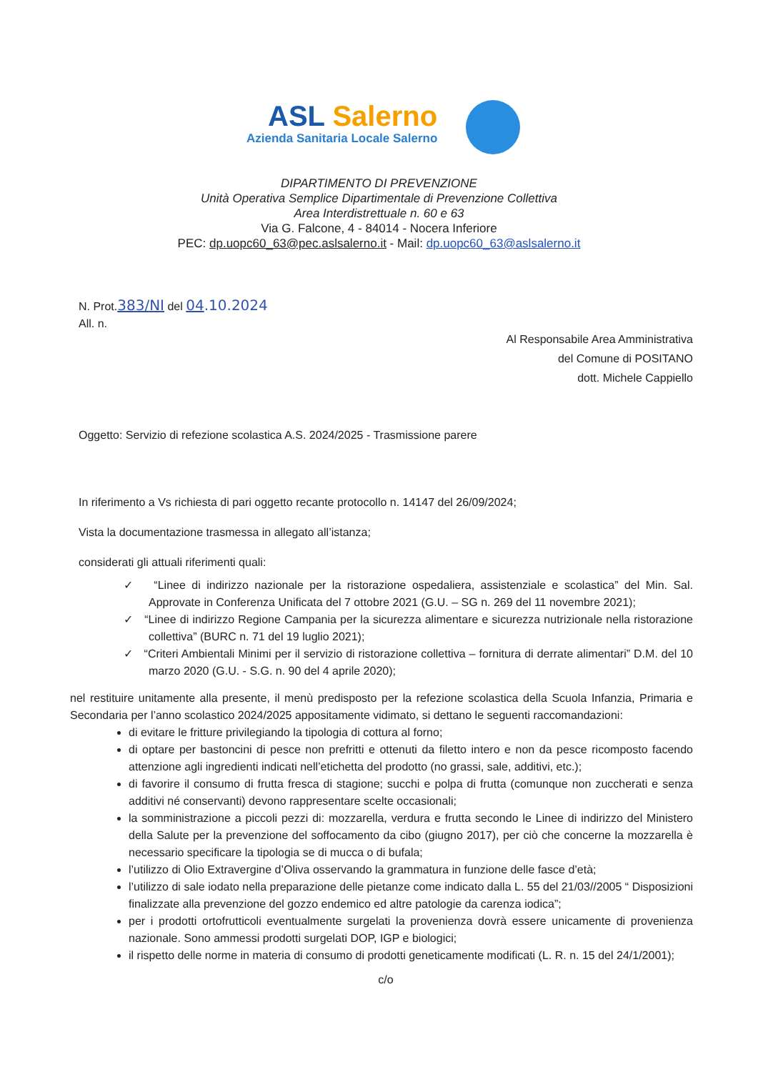ASL Salerno
Azienda Sanitaria Locale Salerno
DIPARTIMENTO DI PREVENZIONE
Unità Operativa Semplice Dipartimentale di Prevenzione Collettiva
Area Interdistrettuale n. 60 e 63
Via G. Falcone, 4 - 84014 - Nocera Inferiore
PEC: dp.uopc60_63@pec.aslsalerno.it - Mail: dp.uopc60_63@aslsalerno.it
N. Prot.383/NI del 04.10.2024
All. n.
Al Responsabile Area Amministrativa
del Comune di POSITANO
dott. Michele Cappiello
Oggetto: Servizio di refezione scolastica A.S. 2024/2025 - Trasmissione parere
In riferimento a Vs richiesta di pari oggetto recante protocollo n. 14147 del 26/09/2024;
Vista la documentazione trasmessa in allegato all’istanza;
considerati gli attuali riferimenti quali:
✓ “Linee di indirizzo nazionale per la ristorazione ospedaliera, assistenziale e scolastica” del Min. Sal. Approvate in Conferenza Unificata del 7 ottobre 2021 (G.U. – SG n. 269 del 11 novembre 2021);
✓ “Linee di indirizzo Regione Campania per la sicurezza alimentare e sicurezza nutrizionale nella ristorazione collettiva” (BURC n. 71 del 19 luglio 2021);
✓ “Criteri Ambientali Minimi per il servizio di ristorazione collettiva – fornitura di derrate alimentari” D.M. del 10 marzo 2020 (G.U. - S.G. n. 90 del 4 aprile 2020);
nel restituire unitamente alla presente, il menù predisposto per la refezione scolastica della Scuola Infanzia, Primaria e Secondaria per l’anno scolastico 2024/2025 appositamente vidimato, si dettano le seguenti raccomandazioni:
di evitare le fritture privilegiando la tipologia di cottura al forno;
di optare per bastoncini di pesce non prefritti e ottenuti da filetto intero e non da pesce ricomposto facendo attenzione agli ingredienti indicati nell’etichetta del prodotto (no grassi, sale, additivi, etc.);
di favorire il consumo di frutta fresca di stagione; succhi e polpa di frutta (comunque non zuccherati e senza additivi né conservanti) devono rappresentare scelte occasionali;
la somministrazione a piccoli pezzi di: mozzarella, verdura e frutta secondo le Linee di indirizzo del Ministero della Salute per la prevenzione del soffocamento da cibo (giugno 2017), per ciò che concerne la mozzarella è necessario specificare la tipologia se di mucca o di bufala;
l’utilizzo di Olio Extravergine d’Oliva osservando la grammatura in funzione delle fasce d’età;
l’utilizzo di sale iodato nella preparazione delle pietanze come indicato dalla L. 55 del 21/03//2005 “ Disposizioni finalizzate alla prevenzione del gozzo endemico ed altre patologie da carenza iodica”;
per i prodotti ortofrutticoli eventualmente surgelati la provenienza dovrà essere unicamente di provenienza nazionale. Sono ammessi prodotti surgelati DOP, IGP e biologici;
il rispetto delle norme in materia di consumo di prodotti geneticamente modificati (L. R. n. 15 del 24/1/2001);
c/o